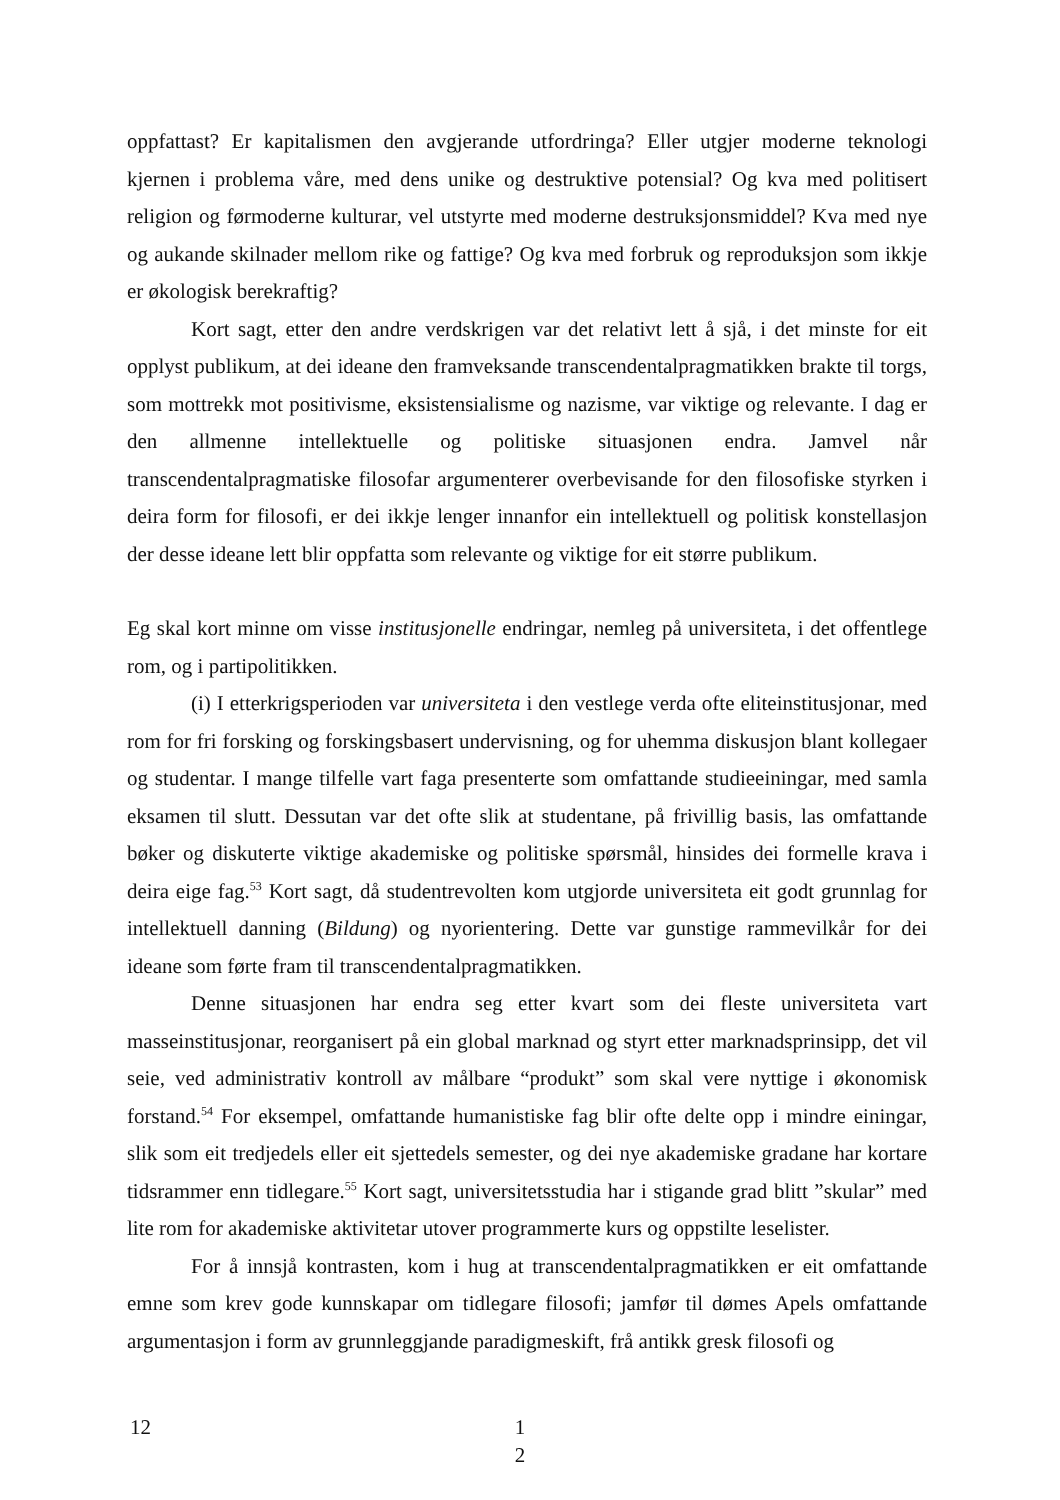oppfattast? Er kapitalismen den avgjerande utfordringa? Eller utgjer moderne teknologi kjernen i problema våre, med dens unike og destruktive potensial? Og kva med politisert religion og førmoderne kulturar, vel utstyrte med moderne destruksjonsmiddel? Kva med nye og aukande skilnader mellom rike og fattige? Og kva med forbruk og reproduksjon som ikkje er økologisk berekraftig?
Kort sagt, etter den andre verdskrigen var det relativt lett å sjå, i det minste for eit opplyst publikum, at dei ideane den framveksande transcendentalpragmatikken brakte til torgs, som mottrekk mot positivisme, eksistensialisme og nazisme, var viktige og relevante. I dag er den allmenne intellektuelle og politiske situasjonen endra. Jamvel når transcendentalpragmatiske filosofar argumenterer overbevisande for den filosofiske styrken i deira form for filosofi, er dei ikkje lenger innanfor ein intellektuell og politisk konstellasjon der desse ideane lett blir oppfatta som relevante og viktige for eit større publikum.
Eg skal kort minne om visse institusjonelle endringar, nemleg på universiteta, i det offentlege rom, og i partipolitikken.
(i) I etterkrigsperioden var universiteta i den vestlege verda ofte eliteinstitusjonar, med rom for fri forsking og forskingsbasert undervisning, og for uhemma diskusjon blant kollegaer og studentar. I mange tilfelle vart faga presenterte som omfattande studieeiningar, med samla eksamen til slutt. Dessutan var det ofte slik at studentane, på frivillig basis, las omfattande bøker og diskuterte viktige akademiske og politiske spørsmål, hinsides dei formelle krava i deira eige fag.<sup>53</sup> Kort sagt, då studentrevolten kom utgjorde universiteta eit godt grunnlag for intellektuell danning (Bildung) og nyorientering. Dette var gunstige rammevilkår for dei ideane som førte fram til transcendentalpragmatikken.
Denne situasjonen har endra seg etter kvart som dei fleste universiteta vart masseinstitusjonar, reorganisert på ein global marknad og styrt etter marknadsprinsipp, det vil seie, ved administrativ kontroll av målbare “produkt” som skal vere nyttige i økonomisk forstand.<sup>54</sup> For eksempel, omfattande humanistiske fag blir ofte delte opp i mindre einingar, slik som eit tredjedels eller eit sjettedels semester, og dei nye akademiske gradane har kortare tidsrammer enn tidlegare.<sup>55</sup> Kort sagt, universitetsstudia har i stigande grad blitt ”skular” med lite rom for akademiske aktivitetar utover programmerte kurs og oppstilte leselister.
For å innsjå kontrasten, kom i hug at transcendentalpragmatikken er eit omfattande emne som krev gode kunnskapar om tidlegare filosofi; jamfør til dømes Apels omfattande argumentasjon i form av grunnleggjande paradigmeskift, frå antikk gresk filosofi og
12
1
2